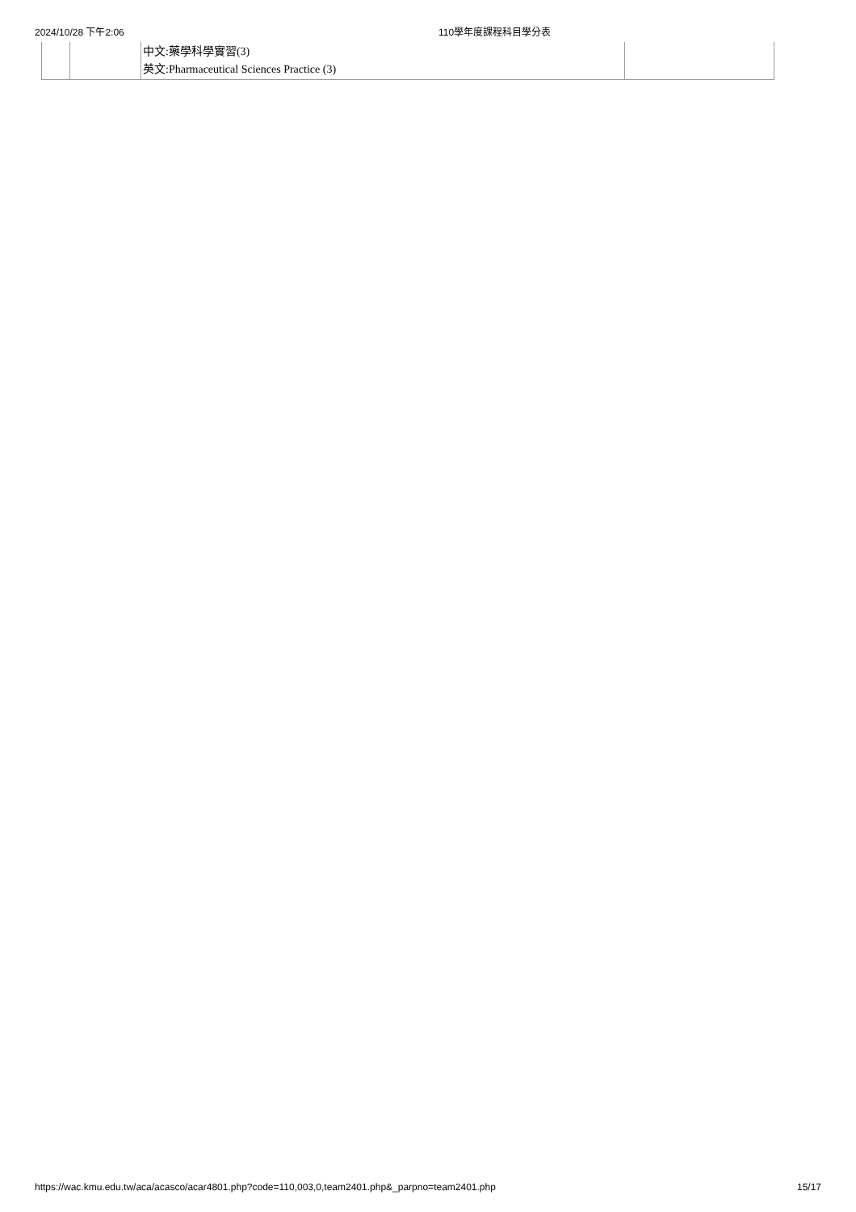2024/10/28 下午2:06 110學年度課程科目學分表
| | | 中文:藥學科學實習(3) 英文:Pharmaceutical Sciences Practice (3) | |
https://wac.kmu.edu.tw/aca/acasco/acar4801.php?code=110,003,0,team2401.php&_parpno=team2401.php 15/17